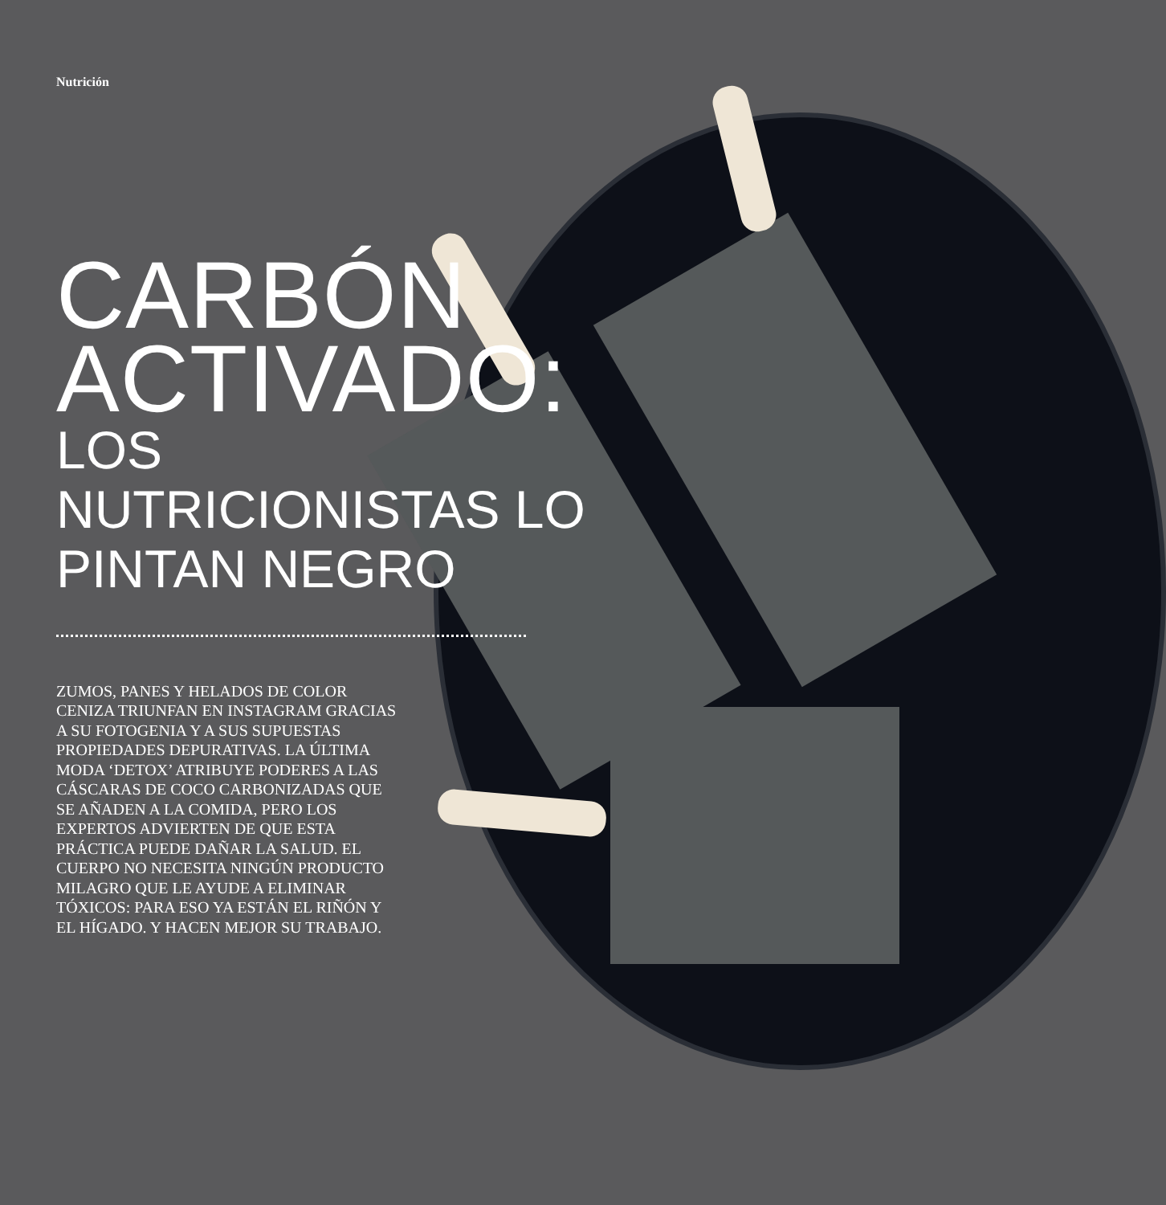Nutrición
CARBÓN ACTIVADO:
LOS NUTRICIONISTAS LO PINTAN NEGRO
ZUMOS, PANES Y HELADOS DE COLOR CENIZA TRIUNFAN EN INSTAGRAM GRACIAS A SU FOTOGENIA Y A SUS SUPUESTAS PROPIEDADES DEPURATIVAS. LA ÚLTIMA MODA ‘DETOX’ ATRIBUYE PODERES A LAS CÁSCARAS DE COCO CARBONIZADAS QUE SE AÑADEN A LA COMIDA, PERO LOS EXPERTOS ADVIERTEN DE QUE ESTA PRÁCTICA PUEDE DAÑAR LA SALUD. EL CUERPO NO NECESITA NINGÚN PRODUCTO MILAGRO QUE LE AYUDE A ELIMINAR TÓXICOS: PARA ESO YA ESTÁN EL RIÑÓN Y EL HÍGADO. Y HACEN MEJOR SU TRABAJO.